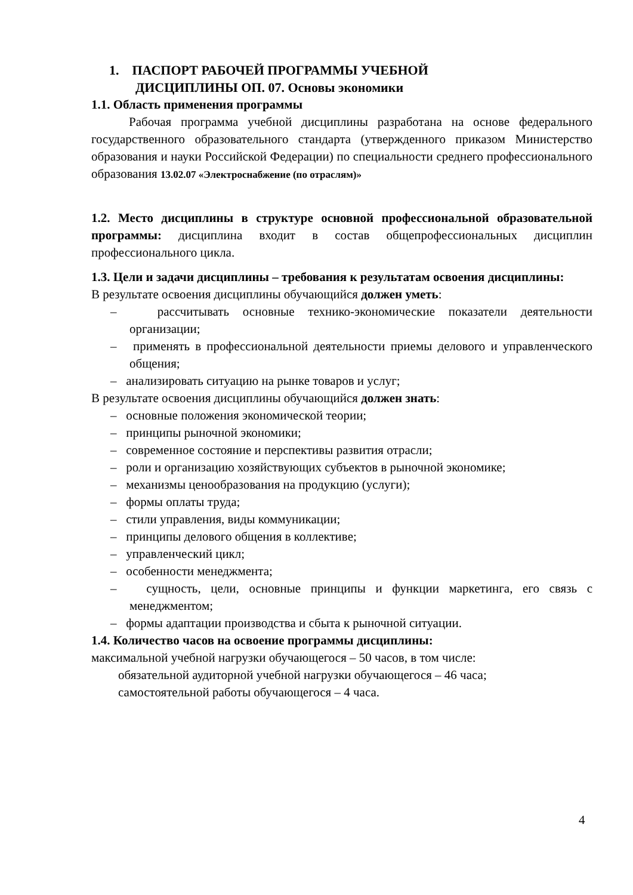1. ПАСПОРТ РАБОЧЕЙ ПРОГРАММЫ УЧЕБНОЙ
ДИСЦИПЛИНЫ ОП. 07. Основы экономики
1.1. Область применения программы
Рабочая программа учебной дисциплины разработана на основе федерального государственного образовательного стандарта (утвержденного приказом Министерство образования и науки Российской Федерации) по специальности среднего профессионального образования 13.02.07 «Электроснабжение (по отраслям)»
1.2. Место дисциплины в структуре основной профессиональной образовательной программы: дисциплина входит в состав общепрофессиональных дисциплин профессионального цикла.
1.3. Цели и задачи дисциплины – требования к результатам освоения дисциплины:
В результате освоения дисциплины обучающийся должен уметь:
– рассчитывать основные технико-экономические показатели деятельности организации;
– применять в профессиональной деятельности приемы делового и управленческого общения;
– анализировать ситуацию на рынке товаров и услуг;
В результате освоения дисциплины обучающийся должен знать:
– основные положения экономической теории;
– принципы рыночной экономики;
– современное состояние и перспективы развития отрасли;
– роли и организацию хозяйствующих субъектов в рыночной экономике;
– механизмы ценообразования на продукцию (услуги);
– формы оплаты труда;
– стили управления, виды коммуникации;
– принципы делового общения в коллективе;
– управленческий цикл;
– особенности менеджмента;
– сущность, цели, основные принципы и функции маркетинга, его связь с менеджментом;
– формы адаптации производства и сбыта к рыночной ситуации.
1.4. Количество часов на освоение программы дисциплины:
максимальной учебной нагрузки обучающегося – 50 часов, в том числе:
обязательной аудиторной учебной нагрузки обучающегося – 46 часа;
самостоятельной работы обучающегося – 4 часа.
4